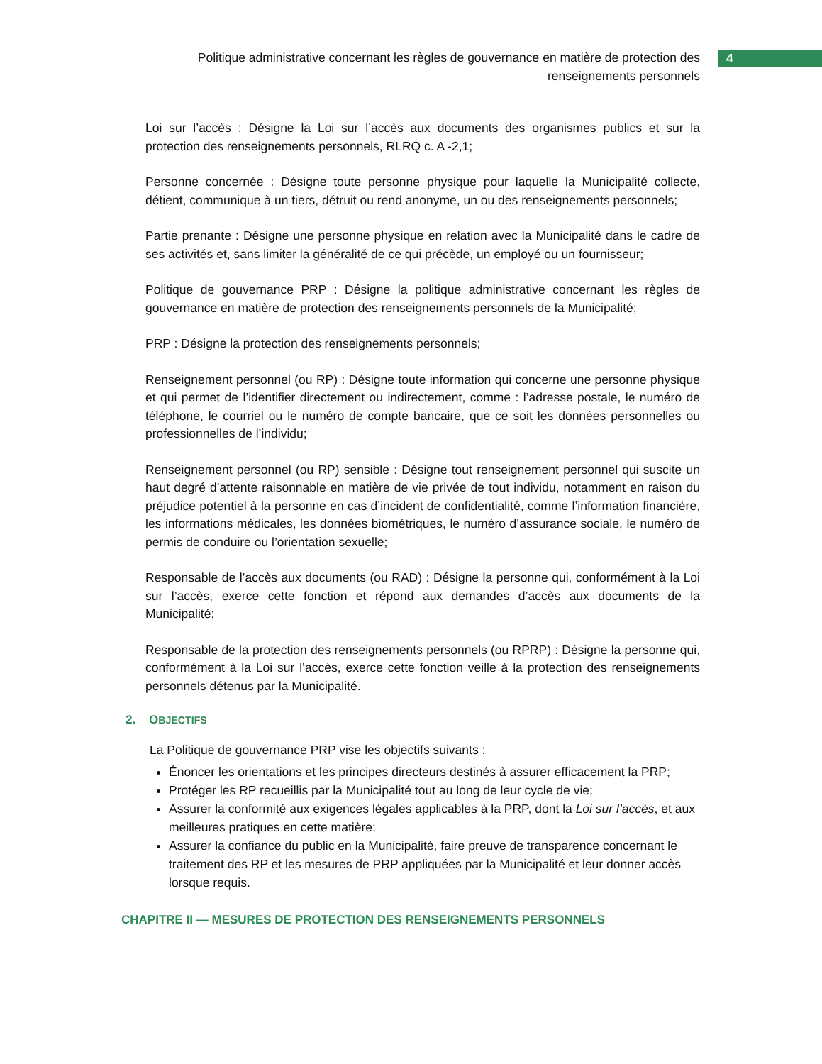Politique administrative concernant les règles de gouvernance en matière de protection des renseignements personnels
4
Loi sur l’accès : Désigne la Loi sur l’accès aux documents des organismes publics et sur la protection des renseignements personnels, RLRQ c. A -2,1;
Personne concernée : Désigne toute personne physique pour laquelle la Municipalité collecte, détient, communique à un tiers, détruit ou rend anonyme, un ou des renseignements personnels;
Partie prenante : Désigne une personne physique en relation avec la Municipalité dans le cadre de ses activités et, sans limiter la généralité de ce qui précède, un employé ou un fournisseur;
Politique de gouvernance PRP : Désigne la politique administrative concernant les règles de gouvernance en matière de protection des renseignements personnels de la Municipalité;
PRP : Désigne la protection des renseignements personnels;
Renseignement personnel (ou RP) : Désigne toute information qui concerne une personne physique et qui permet de l’identifier directement ou indirectement, comme : l’adresse postale, le numéro de téléphone, le courriel ou le numéro de compte bancaire, que ce soit les données personnelles ou professionnelles de l’individu;
Renseignement personnel (ou RP) sensible : Désigne tout renseignement personnel qui suscite un haut degré d’attente raisonnable en matière de vie privée de tout individu, notamment en raison du préjudice potentiel à la personne en cas d’incident de confidentialité, comme l’information financière, les informations médicales, les données biométriques, le numéro d’assurance sociale, le numéro de permis de conduire ou l’orientation sexuelle;
Responsable de l’accès aux documents (ou RAD) : Désigne la personne qui, conformément à la Loi sur l’accès, exerce cette fonction et répond aux demandes d’accès aux documents de la Municipalité;
Responsable de la protection des renseignements personnels (ou RPRP) : Désigne la personne qui, conformément à la Loi sur l’accès, exerce cette fonction veille à la protection des renseignements personnels détenus par la Municipalité.
2. OBJECTIFS
La Politique de gouvernance PRP vise les objectifs suivants :
Énoncer les orientations et les principes directeurs destinés à assurer efficacement la PRP;
Protéger les RP recueillis par la Municipalité tout au long de leur cycle de vie;
Assurer la conformité aux exigences légales applicables à la PRP, dont la Loi sur l’accès, et aux meilleures pratiques en cette matière;
Assurer la confiance du public en la Municipalité, faire preuve de transparence concernant le traitement des RP et les mesures de PRP appliquées par la Municipalité et leur donner accès lorsque requis.
CHAPITRE II — MESURES DE PROTECTION DES RENSEIGNEMENTS PERSONNELS